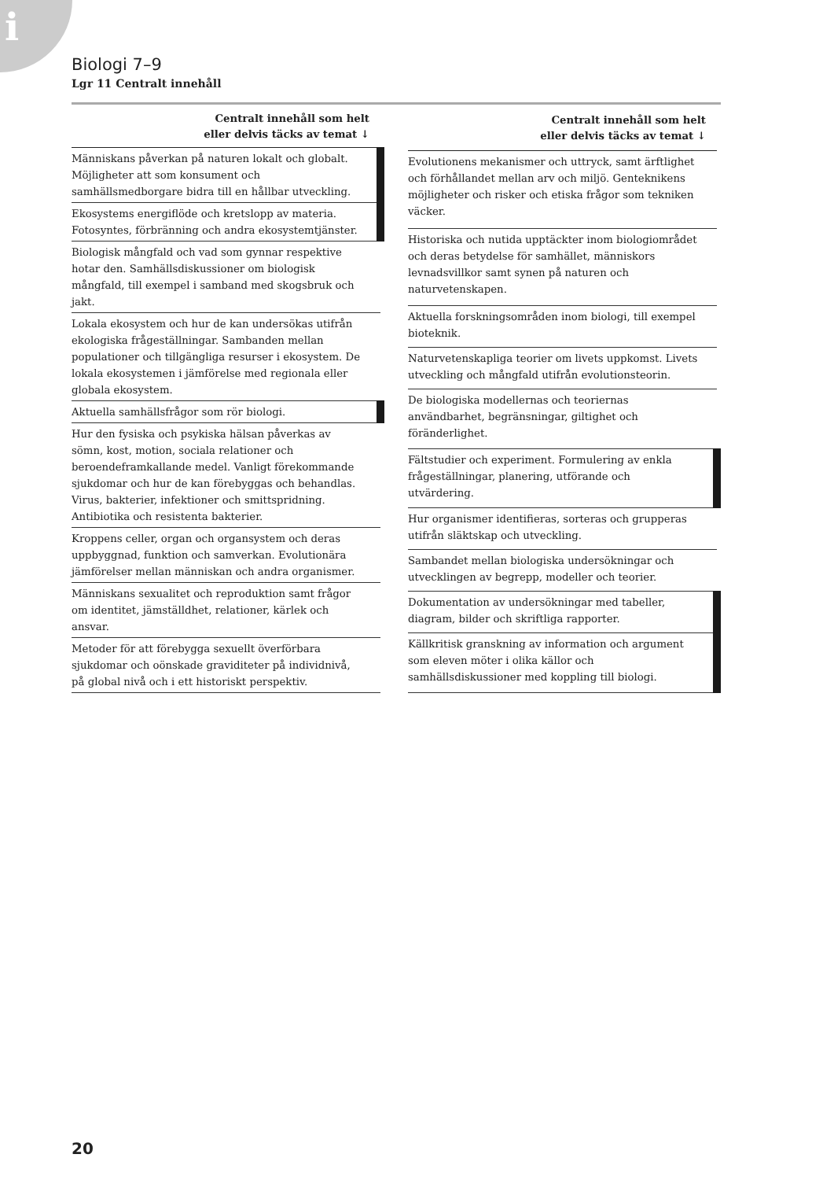i
Biologi 7–9
Lgr 11 Centralt innehåll
| Centralt innehåll som helt eller delvis täcks av temat ↓ |
| --- |
| Människans påverkan på naturen lokalt och globalt. Möjligheter att som konsument och samhällsmedborgare bidra till en hållbar utveckling. |
| Ekosystems energiflöde och kretslopp av materia. Fotosyntes, förbränning och andra ekosystemtjänster. |
| Biologisk mångfald och vad som gynnar respektive hotar den. Samhällsdiskussioner om biologisk mångfald, till exempel i samband med skogsbruk och jakt. |
| Lokala ekosystem och hur de kan undersökas utifrån ekologiska frågeställningar. Sambanden mellan populationer och tillgängliga resurser i ekosystem. De lokala ekosystemen i jämförelse med regionala eller globala ekosystem. |
| Aktuella samhällsfrågor som rör biologi. |
| Hur den fysiska och psykiska hälsan påverkas av sömn, kost, motion, sociala relationer och beroendeframkallande medel. Vanligt förekommande sjukdomar och hur de kan förebyggas och behandlas. Virus, bakterier, infektioner och smittspridning. Antibiotika och resistenta bakterier. |
| Kroppens celler, organ och organsystem och deras uppbyggnad, funktion och samverkan. Evolutionära jämförelser mellan människan och andra organismer. |
| Människans sexualitet och reproduktion samt frågor om identitet, jämställdhet, relationer, kärlek och ansvar. |
| Metoder för att förebygga sexuellt överförbara sjukdomar och oönskade graviditeter på individnivå, på global nivå och i ett historiskt perspektiv. |
| Centralt innehåll som helt eller delvis täcks av temat ↓ |
| --- |
| Evolutionens mekanismer och uttryck, samt ärftlighet och förhållandet mellan arv och miljö. Genteknikens möjligheter och risker och etiska frågor som tekniken väcker. |
| Historiska och nutida upptäckter inom biologiområdet och deras betydelse för samhället, människors levnadsvillkor samt synen på naturen och naturvetenskapen. |
| Aktuella forskningsområden inom biologi, till exempel bioteknik. |
| Naturvetenskapliga teorier om livets uppkomst. Livets utveckling och mångfald utifrån evolutionsteorin. |
| De biologiska modellernas och teoriernas användbarhet, begränsningar, giltighet och föränderlighet. |
| Fältstudier och experiment. Formulering av enkla frågeställningar, planering, utförande och utvärdering. |
| Hur organismer identifieras, sorteras och grupperas utifrån släktskap och utveckling. |
| Sambandet mellan biologiska undersökningar och utvecklingen av begrepp, modeller och teorier. |
| Dokumentation av undersökningar med tabeller, diagram, bilder och skriftliga rapporter. |
| Källkritisk granskning av information och argument som eleven möter i olika källor och samhällsdiskussioner med koppling till biologi. |
20